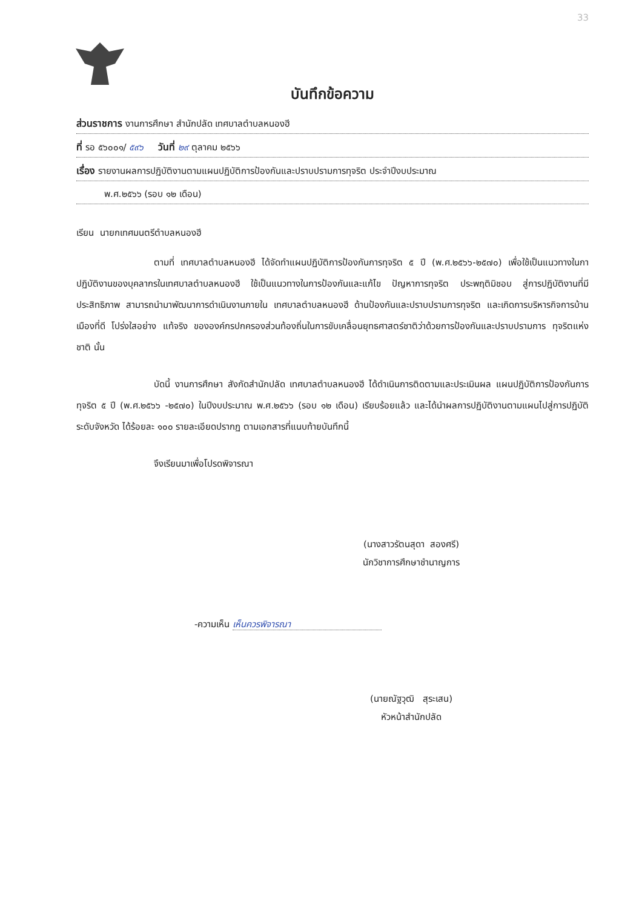33
บันทึกข้อความ
ส่วนราชการ งานการศึกษา สำนักปลัด เทศบาลตำบลหนองฮี
ที่ รอ ๕๖๐๐๑/ ๕๙๖ วันที่ ๒๙ ตุลาคม ๒๕๖๖
เรื่อง รายงานผลการปฏิบัติงานตามแผนปฏิบัติการป้องกันและปราบปรามการทุจริต ประจำปีงบประมาณ
พ.ศ.๒๕๖๖ (รอบ ๑๒ เดือน)
เรียน นายกเทศมนตรีตำบลหนองฮี
ตามที่ เทศบาลตำบลหนองฮี ได้จัดทำแผนปฏิบัติการป้องกันการทุจริต ๕ ปี (พ.ศ.๒๕๖๖-๒๕๗๐) เพื่อใช้เป็นแนวทางในกาปฏิบัติงานของบุคลากรในเทศบาลตำบลหนองฮี ใช้เป็นแนวทางในการป้องกันและแก้ไข ปัญหาการทุจริต ประพฤติมิชอบ สู่การปฏิบัติงานที่มีประสิทธิภาพ สามารถนำมาพัฒนาการดำเนินงานภายใน เทศบาลตำบลหนองฮี ด้านป้องกันและปราบปรามการทุจริต และเกิดการบริหารกิจการบ้านเมืองที่ดี โปร่งใสอย่าง แท้จริง ขององค์กรปกครองส่วนท้องถิ่นในการขับเคลื่อนยุทธศาสตร์ชาติว่าด้วยการป้องกันและปราบปรามการ ทุจริตแห่งชาติ นั้น
บัดนี้ งานการศึกษา สังกัดสำนักปลัด เทศบาลตำบลหนองฮี ได้ดำเนินการติดตามและประเมินผล แผนปฏิบัติการป้องกันการทุจริต ๕ ปี (พ.ศ.๒๕๖๖ -๒๕๗๐) ในปีงบประมาณ พ.ศ.๒๕๖๖ (รอบ ๑๒ เดือน) เรียบร้อยแล้ว และได้นำผลการปฏิบัติงานตามแผนไปสู่การปฏิบัติระดับจังหวัด ได้ร้อยละ ๑๐๐ รายละเอียดปรากฏ ตามเอกสารที่แนบท้ายบันทึกนี้
จึงเรียนมาเพื่อโปรดพิจารณา
(นางสาวรัตนสุดา สองศรี)
นักวิชาการศึกษาชำนาญการ
-ความเห็น เห็นควรพิจารณา
(นายณัฐวุฒิ สุระเสน)
หัวหน้าสำนักปลัด